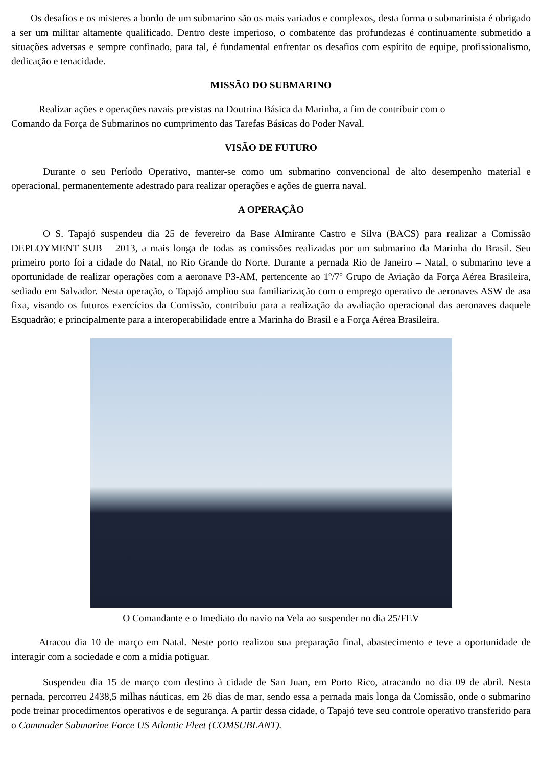Os desafios e os misteres a bordo de um submarino são os mais variados e complexos, desta forma o submarinista é obrigado a ser um militar altamente qualificado. Dentro deste imperioso, o combatente das profundezas é continuamente submetido a situações adversas e sempre confinado, para tal, é fundamental enfrentar os desafios com espírito de equipe, profissionalismo, dedicação e tenacidade.
MISSÃO DO SUBMARINO
Realizar ações e operações navais previstas na Doutrina Básica da Marinha, a fim de contribuir com o
Comando da Força de Submarinos no cumprimento das Tarefas Básicas do Poder Naval.
VISÃO DE FUTURO
Durante o seu Período Operativo, manter-se como um submarino convencional de alto desempenho material e operacional, permanentemente adestrado para realizar operações e ações de guerra naval.
A OPERAÇÃO
O S. Tapajó suspendeu dia 25 de fevereiro da Base Almirante Castro e Silva (BACS) para realizar a Comissão DEPLOYMENT SUB – 2013, a mais longa de todas as comissões realizadas por um submarino da Marinha do Brasil. Seu primeiro porto foi a cidade do Natal, no Rio Grande do Norte. Durante a pernada Rio de Janeiro – Natal, o submarino teve a oportunidade de realizar operações com a aeronave P3-AM, pertencente ao 1º/7º Grupo de Aviação da Força Aérea Brasileira, sediado em Salvador. Nesta operação, o Tapajó ampliou sua familiarização com o emprego operativo de aeronaves ASW de asa fixa, visando os futuros exercícios da Comissão, contribuiu para a realização da avaliação operacional das aeronaves daquele Esquadrão; e principalmente para a interoperabilidade entre a Marinha do Brasil e a Força Aérea Brasileira.
O Comandante e o Imediato do navio na Vela ao suspender no dia 25/FEV
Atracou dia 10 de março em Natal. Neste porto realizou sua preparação final, abastecimento e teve a oportunidade de interagir com a sociedade e com a mídia potiguar.
Suspendeu dia 15 de março com destino à cidade de San Juan, em Porto Rico, atracando no dia 09 de abril. Nesta pernada, percorreu 2438,5 milhas náuticas, em 26 dias de mar, sendo essa a pernada mais longa da Comissão, onde o submarino pode treinar procedimentos operativos e de segurança. A partir dessa cidade, o Tapajó teve seu controle operativo transferido para o Commader Submarine Force US Atlantic Fleet (COMSUBLANT).